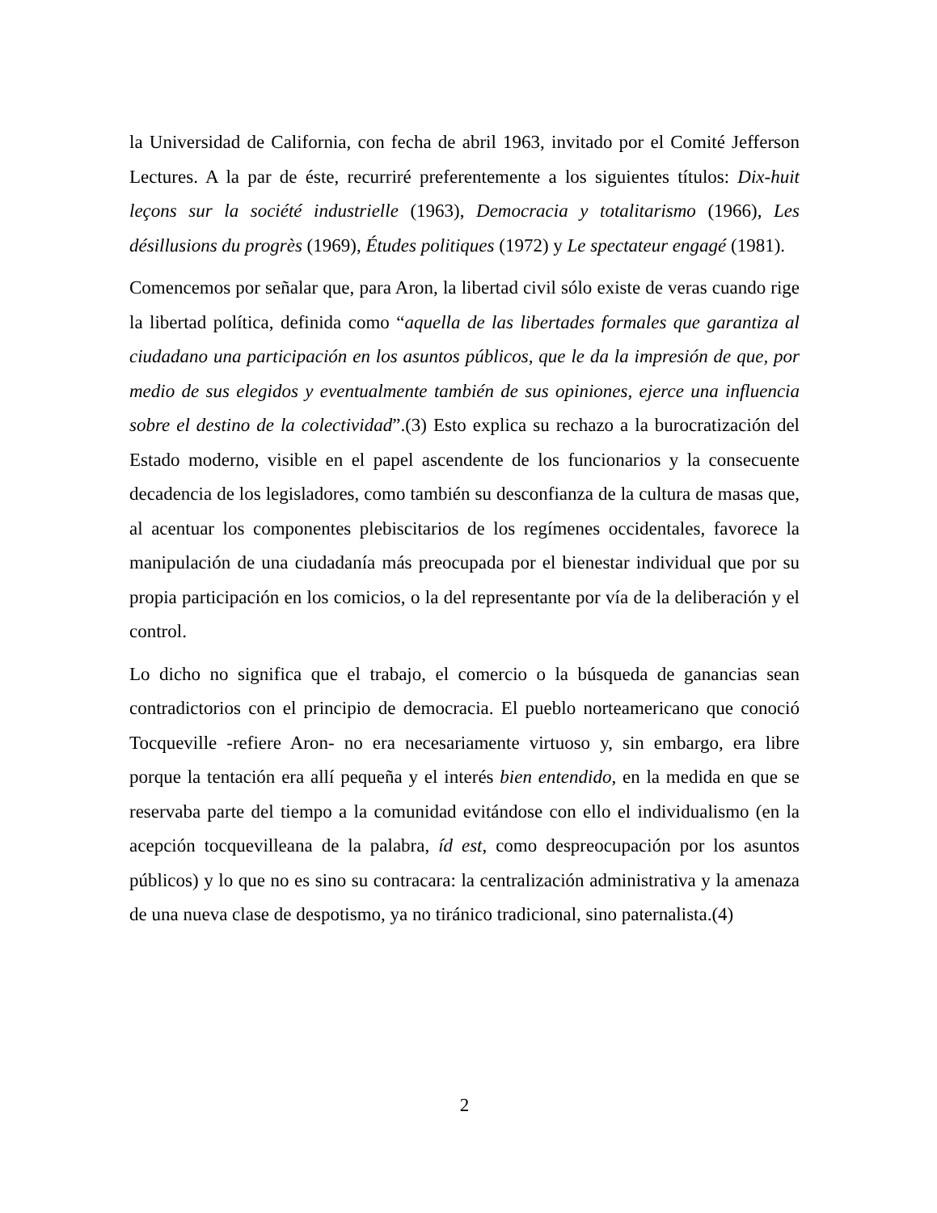la Universidad de California, con fecha de abril 1963, invitado por el Comité Jefferson Lectures. A la par de éste, recurriré preferentemente a los siguientes títulos: Dix-huit leçons sur la société industrielle (1963), Democracia y totalitarismo (1966), Les désillusions du progrès (1969), Études politiques (1972) y Le spectateur engagé (1981).
Comencemos por señalar que, para Aron, la libertad civil sólo existe de veras cuando rige la libertad política, definida como “aquella de las libertades formales que garantiza al ciudadano una participación en los asuntos públicos, que le da la impresión de que, por medio de sus elegidos y eventualmente también de sus opiniones, ejerce una influencia sobre el destino de la colectividad”.(3) Esto explica su rechazo a la burocratización del Estado moderno, visible en el papel ascendente de los funcionarios y la consecuente decadencia de los legisladores, como también su desconfianza de la cultura de masas que, al acentuar los componentes plebiscitarios de los regímenes occidentales, favorece la manipulación de una ciudadanía más preocupada por el bienestar individual que por su propia participación en los comicios, o la del representante por vía de la deliberación y el control.
Lo dicho no significa que el trabajo, el comercio o la búsqueda de ganancias sean contradictorios con el principio de democracia. El pueblo norteamericano que conoció Tocqueville -refiere Aron- no era necesariamente virtuoso y, sin embargo, era libre porque la tentación era allí pequeña y el interés bien entendido, en la medida en que se reservaba parte del tiempo a la comunidad evitándose con ello el individualismo (en la acepción tocquevilleana de la palabra, íd est, como despreocupación por los asuntos públicos) y lo que no es sino su contracara: la centralización administrativa y la amenaza de una nueva clase de despotismo, ya no tiránico tradicional, sino paternalista.(4)
2